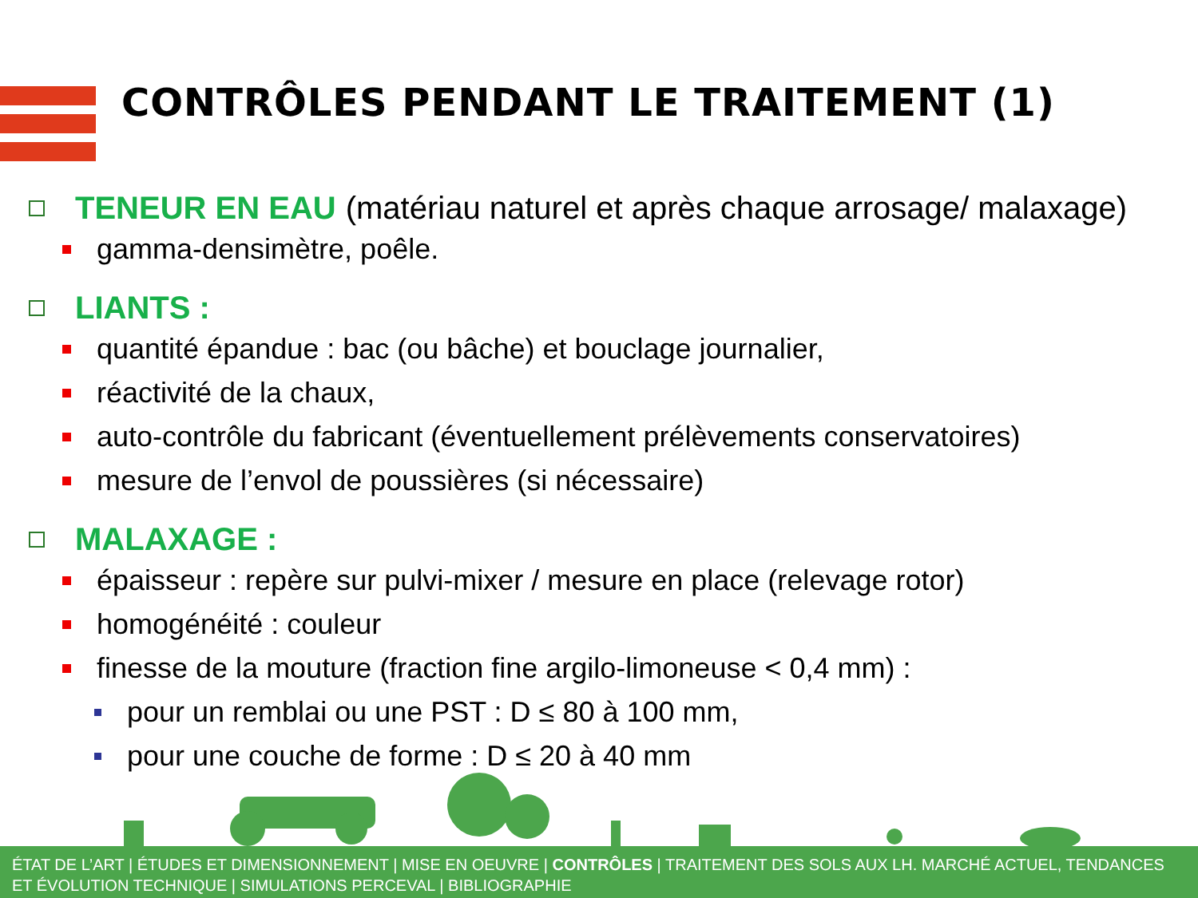CONTRÔLES PENDANT LE TRAITEMENT (1)
TENEUR EN EAU (matériau naturel et après chaque arrosage/ malaxage)
gamma-densimètre, poêle.
LIANTS :
quantité épandue : bac (ou bâche) et bouclage journalier,
réactivité de la chaux,
auto-contrôle du fabricant (éventuellement prélèvements conservatoires)
mesure de l’envol de poussières (si nécessaire)
MALAXAGE :
épaisseur : repère sur pulvi-mixer / mesure en place (relevage rotor)
homogénéité : couleur
finesse de la mouture (fraction fine argilo-limoneuse < 0,4 mm) :
pour un remblai ou une PST : D ≤ 80 à 100 mm,
pour une couche de forme : D ≤ 20 à 40 mm
ÉTAT DE L’ART | ÉTUDES ET DIMENSIONNEMENT | MISE EN OEUVRE | CONTRÔLES | TRAITEMENT DES SOLS AUX LH. MARCHÉ ACTUEL, TENDANCES ET ÉVOLUTION TECHNIQUE | SIMULATIONS PERCEVAL | BIBLIOGRAPHIE